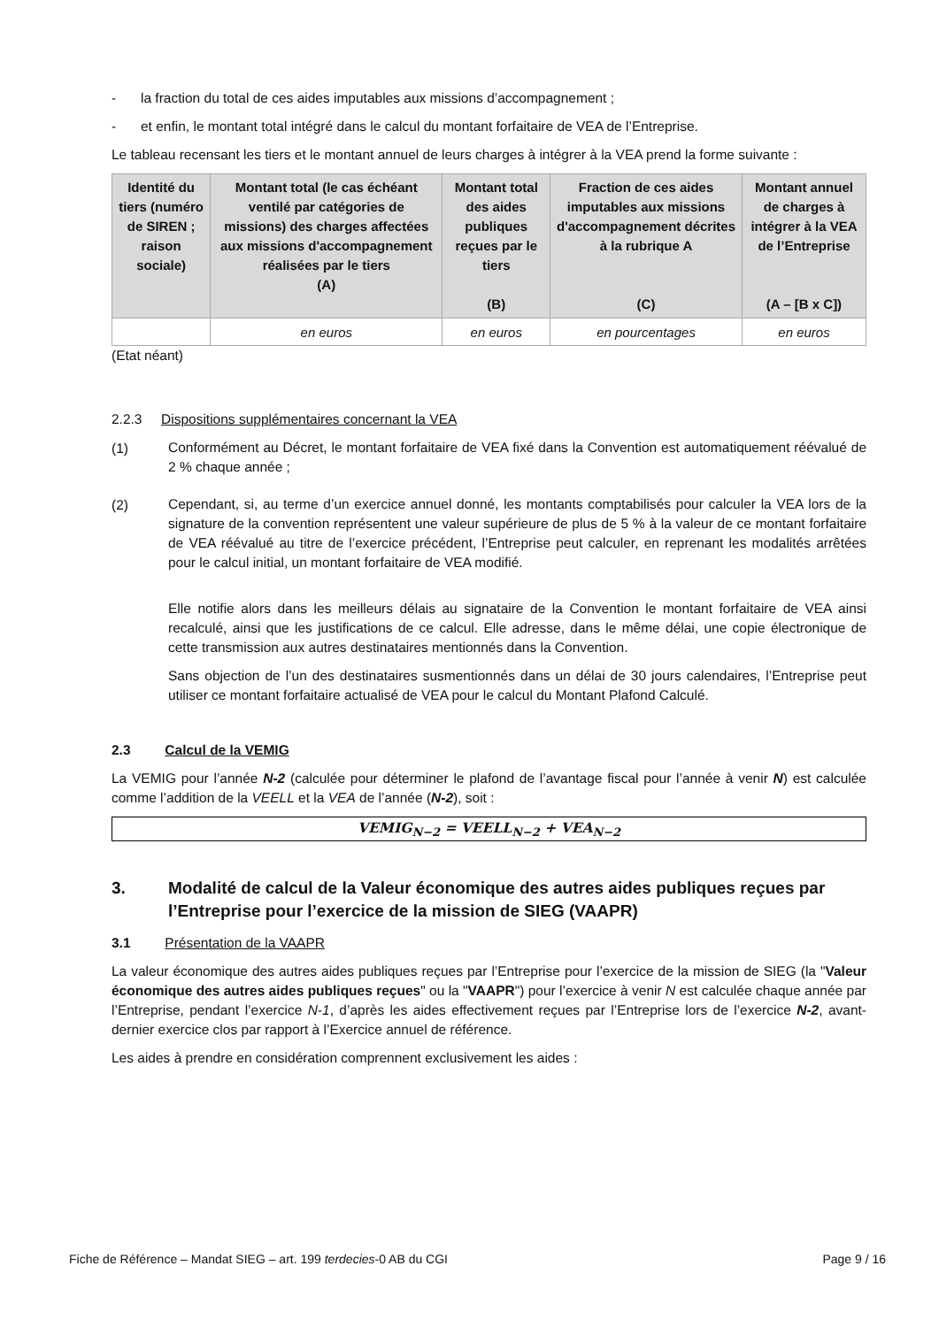- la fraction du total de ces aides imputables aux missions d’accompagnement ;
- et enfin, le montant total intégré dans le calcul du montant forfaitaire de VEA de l’Entreprise.
Le tableau recensant les tiers et le montant annuel de leurs charges à intégrer à la VEA prend la forme suivante :
| Identité du tiers (numéro de SIREN ; raison sociale) | Montant total (le cas échéant ventilé par catégories de missions) des charges affectées aux missions d'accompagnement réalisées par le tiers (A) | Montant total des aides publiques reçues par le tiers (B) | Fraction de ces aides imputables aux missions d'accompagnement décrites à la rubrique A (C) | Montant annuel de charges à intégrer à la VEA de l’Entreprise (A – [B x C]) |
| --- | --- | --- | --- | --- |
| | en euros | en euros | en pourcentages | en euros |
(Etat néant)
2.2.3 Dispositions supplémentaires concernant la VEA
(1)
Conformément au Décret, le montant forfaitaire de VEA fixé dans la Convention est automatiquement réévalué de 2 % chaque année ;
(2)
Cependant, si, au terme d’un exercice annuel donné, les montants comptabilisés pour calculer la VEA lors de la signature de la convention représentent une valeur supérieure de plus de 5 % à la valeur de ce montant forfaitaire de VEA réévalué au titre de l’exercice précédent, l’Entreprise peut calculer, en reprenant les modalités arrêtées pour le calcul initial, un montant forfaitaire de VEA modifié.
Elle notifie alors dans les meilleurs délais au signataire de la Convention le montant forfaitaire de VEA ainsi recalculé, ainsi que les justifications de ce calcul. Elle adresse, dans le même délai, une copie électronique de cette transmission aux autres destinataires mentionnés dans la Convention.
Sans objection de l’un des destinataires susmentionnés dans un délai de 30 jours calendaires, l’Entreprise peut utiliser ce montant forfaitaire actualisé de VEA pour le calcul du Montant Plafond Calculé.
2.3 Calcul de la VEMIG
La VEMIG pour l’année N-2 (calculée pour déterminer le plafond de l’avantage fiscal pour l’année à venir N) est calculée comme l’addition de la VEELL et la VEA de l’année (N-2), soit :
VEMIG<sub>N−2</sub> = VEELL<sub>N−2</sub> + VEA<sub>N−2</sub>
3. Modalité de calcul de la Valeur économique des autres aides publiques reçues par l’Entreprise pour l’exercice de la mission de SIEG (VAAPR)
3.1 Présentation de la VAAPR
La valeur économique des autres aides publiques reçues par l’Entreprise pour l’exercice de la mission de SIEG (la "Valeur économique des autres aides publiques reçues" ou la "VAAPR") pour l’exercice à venir N est calculée chaque année par l’Entreprise, pendant l’exercice N-1, d’après les aides effectivement reçues par l’Entreprise lors de l’exercice N-2, avant-dernier exercice clos par rapport à l’Exercice annuel de référence.
Les aides à prendre en considération comprennent exclusivement les aides :
Fiche de Référence – Mandat SIEG – art. 199 terdecies-0 AB du CGI Page 9 / 16